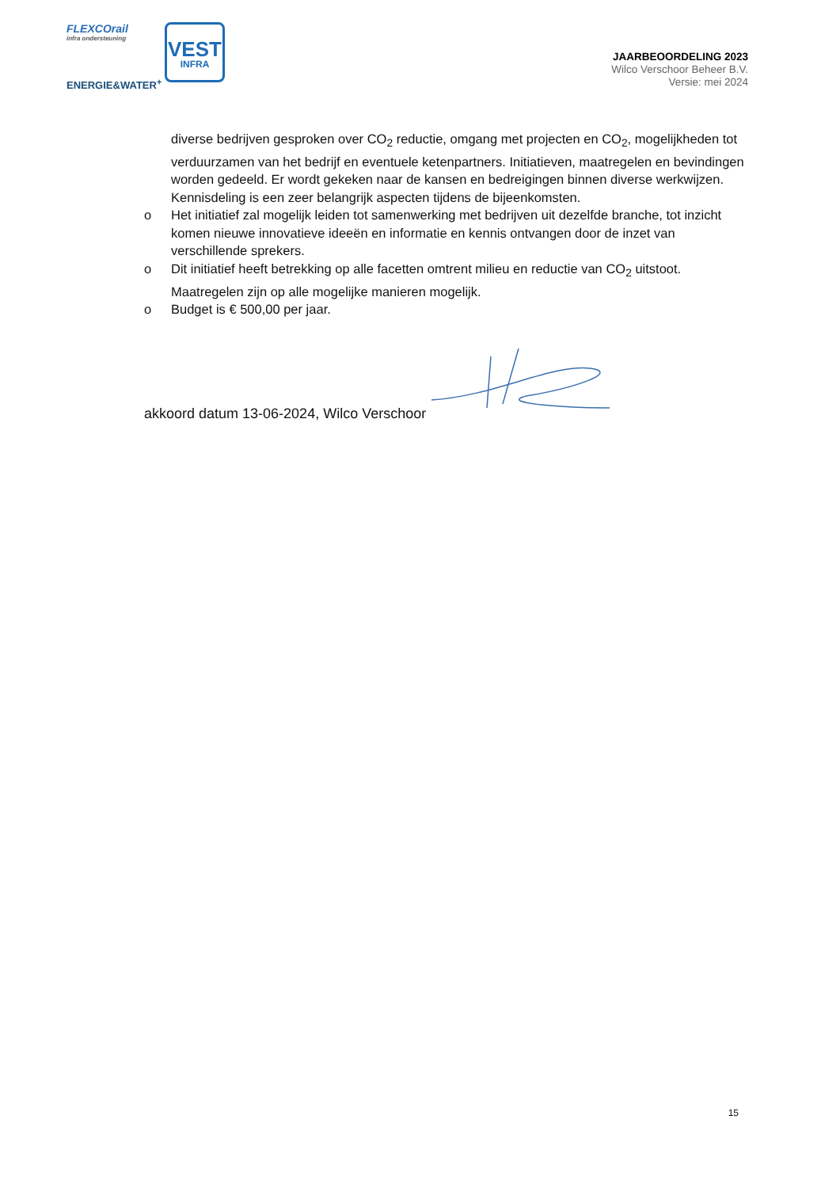FLEXCOrail
infra ondersteuning
ENERGIE&WATER<sup>+</sup>
VEST
INFRA
JAARBEOORDELING 2023
Wilco Verschoor Beheer B.V.
Versie: mei 2024
diverse bedrijven gesproken over CO<sub>2</sub> reductie, omgang met projecten en CO<sub>2</sub>, mogelijkheden tot verduurzamen van het bedrijf en eventuele ketenpartners. Initiatieven, maatregelen en bevindingen worden gedeeld. Er wordt gekeken naar de kansen en bedreigingen binnen diverse werkwijzen. Kennisdeling is een zeer belangrijk aspecten tijdens de bijeenkomsten.
o Het initiatief zal mogelijk leiden tot samenwerking met bedrijven uit dezelfde branche, tot inzicht komen nieuwe innovatieve ideeën en informatie en kennis ontvangen door de inzet van verschillende sprekers.
o Dit initiatief heeft betrekking op alle facetten omtrent milieu en reductie van CO<sub>2</sub> uitstoot. Maatregelen zijn op alle mogelijke manieren mogelijk.
o Budget is € 500,00 per jaar.
akkoord datum 13-06-2024, Wilco Verschoor
15